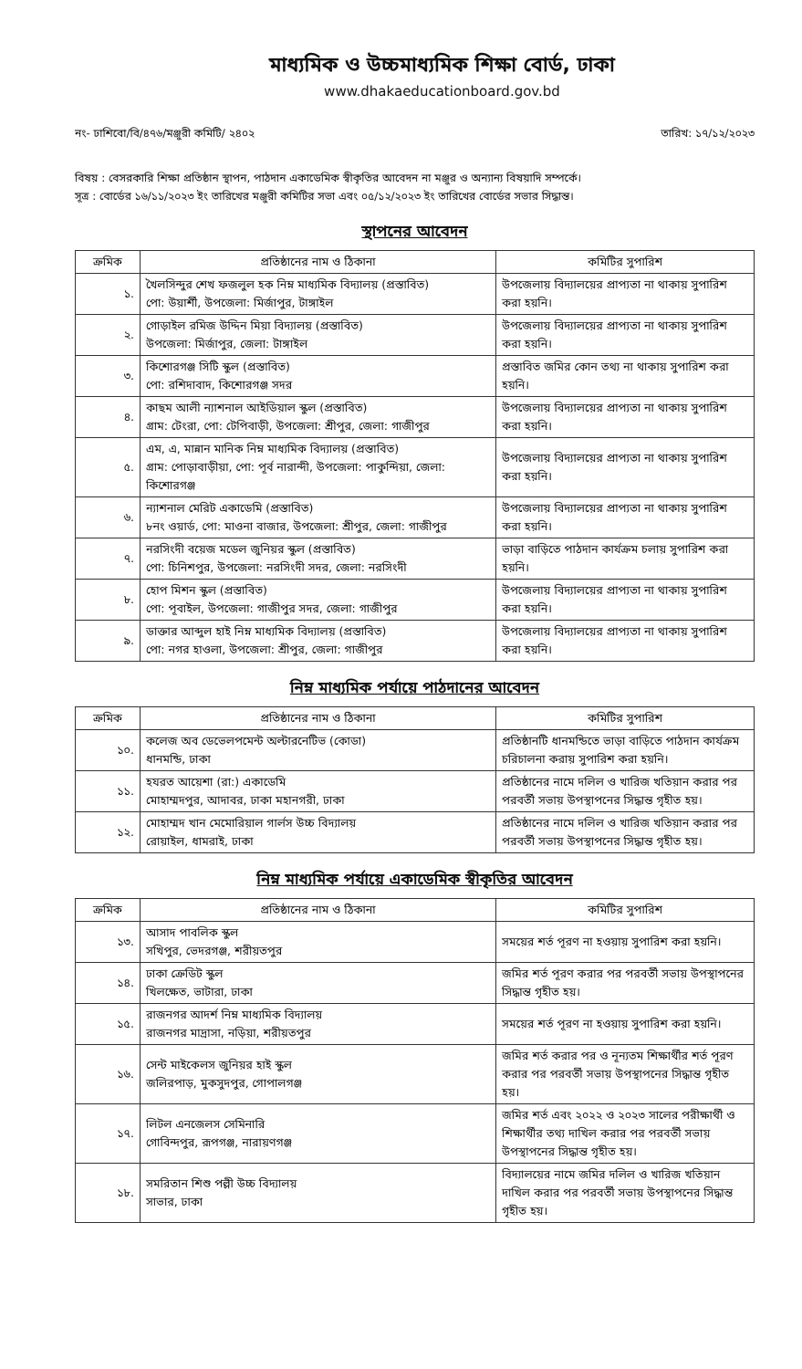মাধ্যমিক ও উচ্চমাধ্যমিক শিক্ষা বোর্ড, ঢাকা
www.dhakaeducationboard.gov.bd
নং- ঢাশিবো/বি/৪৭৬/মঞ্জুরী কমিটি/ ২৪০২ তারিখ: ১৭/১২/২০২৩
বিষয় : বেসরকারি শিক্ষা প্রতিষ্ঠান স্থাপন, পাঠদান একাডেমিক স্বীকৃতির আবেদন না মঞ্জুর ও অন্যান্য বিষয়াদি সম্পর্কে।
সূত্র : বোর্ডের ১৬/১১/২০২৩ ইং তারিখের মঞ্জুরী কমিটির সভা এবং ০৫/১২/২০২৩ ইং তারিখের বোর্ডের সভার সিদ্ধান্ত।
স্থাপনের আবেদন
| ক্রমিক | প্রতিষ্ঠানের নাম ও ঠিকানা | কমিটির সুপারিশ |
| --- | --- | --- |
| ১. | খৈলসিন্দুর শেখ ফজলুল হক নিম্ন মাধ্যমিক বিদ্যালয় (প্রস্তাবিত) পো: উয়ার্শী, উপজেলা: মির্জাপুর, টাঙ্গাইল | উপজেলায় বিদ্যালয়ের প্রাপ্যতা না থাকায় সুপারিশ করা হয়নি। |
| ২. | গোড়াইল রমিজ উদ্দিন মিয়া বিদ্যালয় (প্রস্তাবিত) উপজেলা: মির্জাপুর, জেলা: টাঙ্গাইল | উপজেলায় বিদ্যালয়ের প্রাপ্যতা না থাকায় সুপারিশ করা হয়নি। |
| ৩. | কিশোরগঞ্জ সিটি স্কুল (প্রস্তাবিত) পো: রশিদাবাদ, কিশোরগঞ্জ সদর | প্রস্তাবিত জমির কোন তথ্য না থাকায় সুপারিশ করা হয়নি। |
| ৪. | কাছম আলী ন্যাশনাল আইডিয়াল স্কুল (প্রস্তাবিত) গ্রাম: টেংরা, পো: টেপিবাড়ী, উপজেলা: শ্রীপুর, জেলা: গাজীপুর | উপজেলায় বিদ্যালয়ের প্রাপ্যতা না থাকায় সুপারিশ করা হয়নি। |
| ৫. | এম, এ, মান্নান মানিক নিম্ন মাধ্যমিক বিদ্যালয় (প্রস্তাবিত) গ্রাম: পোড়াবাড়ীয়া, পো: পূর্ব নারান্দী, উপজেলা: পাকুন্দিয়া, জেলা: কিশোরগঞ্জ | উপজেলায় বিদ্যালয়ের প্রাপ্যতা না থাকায় সুপারিশ করা হয়নি। |
| ৬. | ন্যাশনাল মেরিট একাডেমি (প্রস্তাবিত) ৮নং ওয়ার্ড, পো: মাওনা বাজার, উপজেলা: শ্রীপুর, জেলা: গাজীপুর | উপজেলায় বিদ্যালয়ের প্রাপ্যতা না থাকায় সুপারিশ করা হয়নি। |
| ৭. | নরসিংদী বয়েজ মডেল জুনিয়র স্কুল (প্রস্তাবিত) পো: চিনিশপুর, উপজেলা: নরসিংদী সদর, জেলা: নরসিংদী | ভাড়া বাড়িতে পাঠদান কার্যক্রম চলায় সুপারিশ করা হয়নি। |
| ৮. | হোপ মিশন স্কুল (প্রস্তাবিত) পো: পূবাইল, উপজেলা: গাজীপুর সদর, জেলা: গাজীপুর | উপজেলায় বিদ্যালয়ের প্রাপ্যতা না থাকায় সুপারিশ করা হয়নি। |
| ৯. | ডাক্তার আব্দুল হাই নিম্ন মাধ্যমিক বিদ্যালয় (প্রস্তাবিত) পো: নগর হাওলা, উপজেলা: শ্রীপুর, জেলা: গাজীপুর | উপজেলায় বিদ্যালয়ের প্রাপ্যতা না থাকায় সুপারিশ করা হয়নি। |
নিম্ন মাধ্যমিক পর্যায়ে পাঠদানের আবেদন
| ক্রমিক | প্রতিষ্ঠানের নাম ও ঠিকানা | কমিটির সুপারিশ |
| --- | --- | --- |
| ১০. | কলেজ অব ডেভেলপমেন্ট অল্টারনেটিভ (কোডা) ধানমন্ডি, ঢাকা | প্রতিষ্ঠানটি ধানমন্ডিতে ভাড়া বাড়িতে পাঠদান কার্যক্রম চরিচালনা করায় সুপারিশ করা হয়নি। |
| ১১. | হযরত আয়েশা (রা:) একাডেমি মোহাম্মদপুর, আদাবর, ঢাকা মহানগরী, ঢাকা | প্রতিষ্ঠানের নামে দলিল ও খারিজ খতিয়ান করার পর পরবর্তী সভায় উপস্থাপনের সিদ্ধান্ত গৃহীত হয়। |
| ১২. | মোহাম্মদ খান মেমোরিয়াল গার্লস উচ্চ বিদ্যালয় রোয়াইল, ধামরাই, ঢাকা | প্রতিষ্ঠানের নামে দলিল ও খারিজ খতিয়ান করার পর পরবর্তী সভায় উপস্থাপনের সিদ্ধান্ত গৃহীত হয়। |
নিম্ন মাধ্যমিক পর্যায়ে একাডেমিক স্বীকৃতির আবেদন
| ক্রমিক | প্রতিষ্ঠানের নাম ও ঠিকানা | কমিটির সুপারিশ |
| --- | --- | --- |
| ১৩. | আসাদ পাবলিক স্কুল সখিপুর, ভেদরগঞ্জ, শরীয়তপুর | সময়ের শর্ত পূরণ না হওয়ায় সুপারিশ করা হয়নি। |
| ১৪. | ঢাকা ক্রেডিট স্কুল খিলক্ষেত, ভাটারা, ঢাকা | জমির শর্ত পূরণ করার পর পরবর্তী সভায় উপস্থাপনের সিদ্ধান্ত গৃহীত হয়। |
| ১৫. | রাজনগর আদর্শ নিম্ন মাধ্যমিক বিদ্যালয় রাজনগর মাদ্রাসা, নড়িয়া, শরীয়তপুর | সময়ের শর্ত পূরণ না হওয়ায় সুপারিশ করা হয়নি। |
| ১৬. | সেন্ট মাইকেলস জুনিয়র হাই স্কুল জলিরপাড়, মুকসুদপুর, গোপালগঞ্জ | জমির শর্ত করার পর ও নূন্যতম শিক্ষার্থীর শর্ত পূরণ করার পর পরবর্তী সভায় উপস্থাপনের সিদ্ধান্ত গৃহীত হয়। |
| ১৭. | লিটল এনজেলস সেমিনারি গোবিন্দপুর, রূপগঞ্জ, নারায়ণগঞ্জ | জমির শর্ত এবং ২০২২ ও ২০২৩ সালের পরীক্ষার্থী ও শিক্ষার্থীর তথ্য দাখিল করার পর পরবর্তী সভায় উপস্থাপনের সিদ্ধান্ত গৃহীত হয়। |
| ১৮. | সমরিতান শিশু পল্লী উচ্চ বিদ্যালয় সাভার, ঢাকা | বিদ্যালয়ের নামে জমির দলিল ও খারিজ খতিয়ান দাখিল করার পর পরবর্তী সভায় উপস্থাপনের সিদ্ধান্ত গৃহীত হয়। |